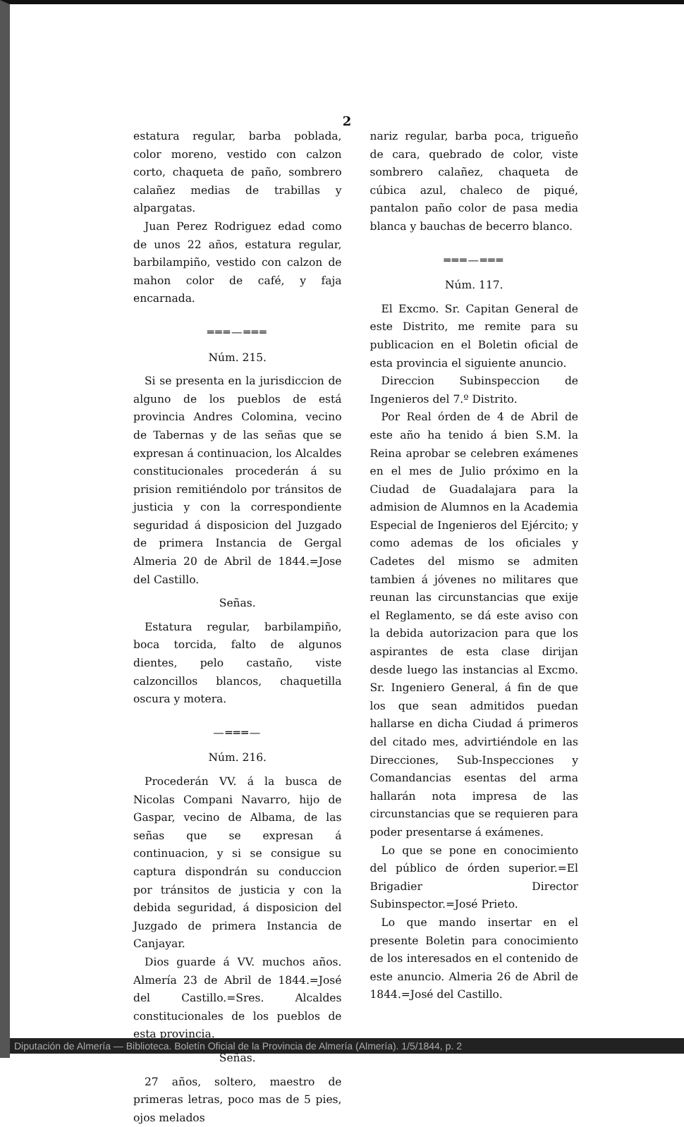2
estatura regular, barba poblada, color moreno, vestido con calzon corto, chaqueta de paño, sombrero calañez medias de trabillas y alpargatas.
Juan Perez Rodriguez edad como de unos 22 años, estatura regular, barbilampiño, vestido con calzon de mahon color de café, y faja encarnada.
═══—═══
Núm. 215.
Si se presenta en la jurisdiccion de alguno de los pueblos de está provincia Andres Colomina, vecino de Tabernas y de las señas que se expresan á continuacion, los Alcaldes constitucionales procederán á su prision remitiéndolo por tránsitos de justicia y con la correspondiente seguridad á disposicion del Juzgado de primera Instancia de Gergal Almeria 20 de Abril de 1844.=Jose del Castillo.
Señas.
Estatura regular, barbilampiño, boca torcida, falto de algunos dientes, pelo castaño, viste calzoncillos blancos, chaquetilla oscura y motera.
—═══—
Núm. 216.
Procederán VV. á la busca de Nicolas Compani Navarro, hijo de Gaspar, vecino de Albama, de las señas que se expresan á continuacion, y si se consigue su captura dispondrán su conduccion por tránsitos de justicia y con la debida seguridad, á disposicion del Juzgado de primera Instancia de Canjayar.
Dios guarde á VV. muchos años. Almería 23 de Abril de 1844.=José del Castillo.=Sres. Alcaldes constitucionales de los pueblos de esta provincia.
Señas.
27 años, soltero, maestro de primeras letras, poco mas de 5 pies, ojos melados
nariz regular, barba poca, trigueño de cara, quebrado de color, viste sombrero calañez, chaqueta de cúbica azul, chaleco de piqué, pantalon paño color de pasa media blanca y bauchas de becerro blanco.
═══—═══
Núm. 117.
El Excmo. Sr. Capitan General de este Distrito, me remite para su publicacion en el Boletin oficial de esta provincia el siguiente anuncio.
Direccion Subinspeccion de Ingenieros del 7.º Distrito.
Por Real órden de 4 de Abril de este año ha tenido á bien S.M. la Reina aprobar se celebren exámenes en el mes de Julio próximo en la Ciudad de Guadalajara para la admision de Alumnos en la Academia Especial de Ingenieros del Ejército; y como ademas de los oficiales y Cadetes del mismo se admiten tambien á jóvenes no militares que reunan las circunstancias que exije el Reglamento, se dá este aviso con la debida autorizacion para que los aspirantes de esta clase dirijan desde luego las instancias al Excmo. Sr. Ingeniero General, á fin de que los que sean admitidos puedan hallarse en dicha Ciudad á primeros del citado mes, advirtiéndole en las Direcciones, Sub-Inspecciones y Comandancias esentas del arma hallarán nota impresa de las circunstancias que se requieren para poder presentarse á exámenes.
Lo que se pone en conocimiento del público de órden superior.=El Brigadier Director Subinspector.=José Prieto.
Lo que mando insertar en el presente Boletin para conocimiento de los interesados en el contenido de este anuncio. Almeria 26 de Abril de 1844.=José del Castillo.
Diputación de Almería — Biblioteca. Boletín Oficial de la Provincia de Almería (Almería). 1/5/1844, p. 2